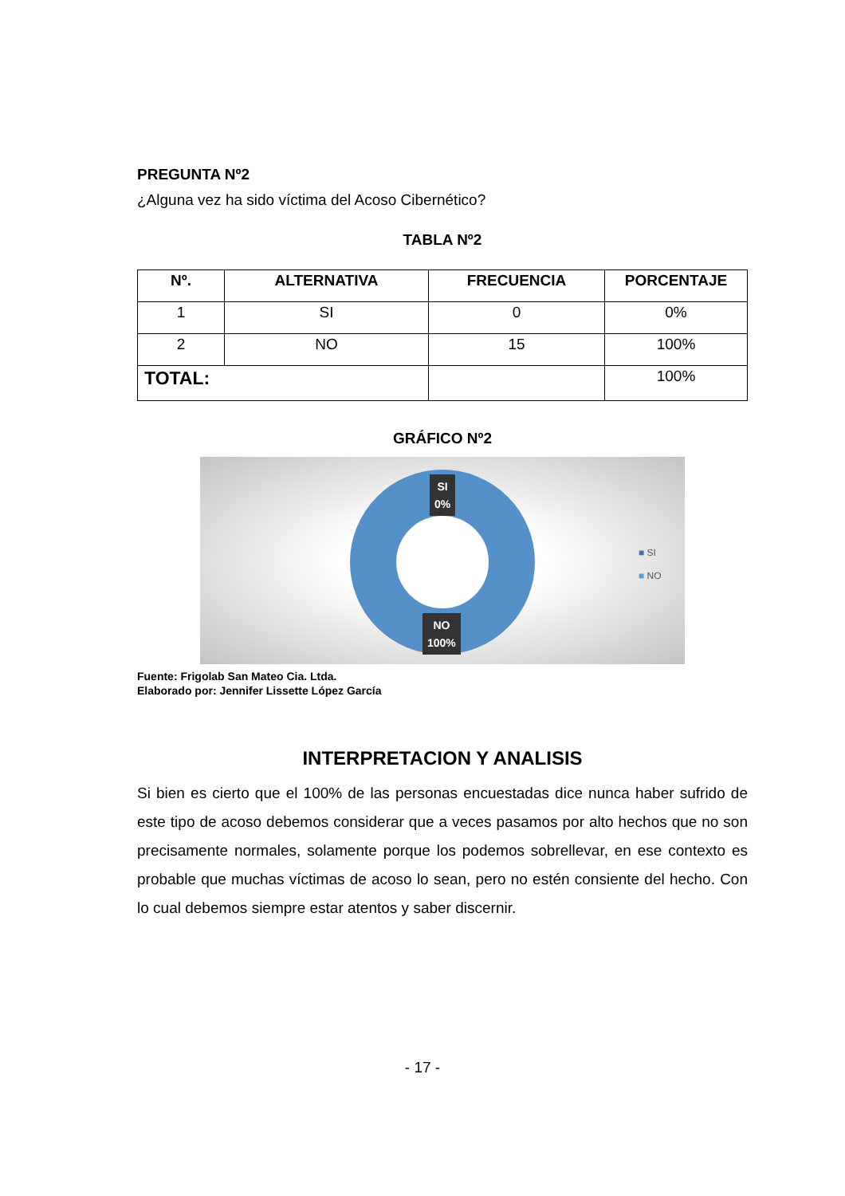PREGUNTA Nº2
¿Alguna vez ha sido víctima del Acoso Cibernético?
TABLA Nº2
| Nº. | ALTERNATIVA | FRECUENCIA | PORCENTAJE |
| --- | --- | --- | --- |
| 1 | SI | 0 | 0% |
| 2 | NO | 15 | 100% |
| TOTAL: | | | 100% |
GRÁFICO Nº2
SI
0%
NO
100%
■ SI
■ NO
Fuente: Frigolab San Mateo Cia. Ltda.
Elaborado por: Jennifer Lissette López García
INTERPRETACION Y ANALISIS
Si bien es cierto que el 100% de las personas encuestadas dice nunca haber sufrido de este tipo de acoso debemos considerar que a veces pasamos por alto hechos que no son precisamente normales, solamente porque los podemos sobrellevar, en ese contexto es probable que muchas víctimas de acoso lo sean, pero no estén consiente del hecho. Con lo cual debemos siempre estar atentos y saber discernir.
- 17 -